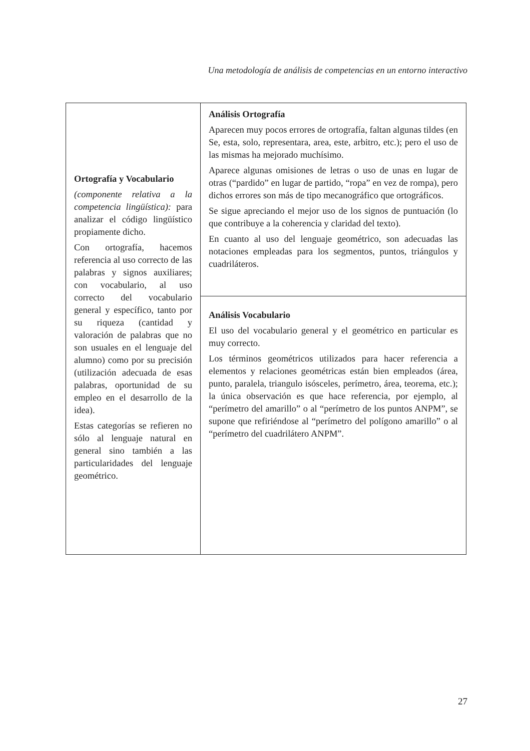Una metodología de análisis de competencias en un entorno interactivo
| Ortografía y Vocabulario (componente relativa a la competencia lingüística): para analizar el código lingüístico propiamente dicho. Con ortografía, hacemos referencia al uso correcto de las palabras y signos auxiliares; con vocabulario, al uso correcto del vocabulario general y específico, tanto por su riqueza (cantidad y valoración de palabras que no son usuales en el lenguaje del alumno) como por su precisión (utilización adecuada de esas palabras, oportunidad de su empleo en el desarrollo de la idea). Estas categorías se refieren no sólo al lenguaje natural en general sino también a las particularidades del lenguaje geométrico. | Análisis Ortografía Aparecen muy pocos errores de ortografía, faltan algunas tildes (en Se, esta, solo, representara, area, este, arbitro, etc.); pero el uso de las mismas ha mejorado muchísimo. Aparece algunas omisiones de letras o uso de unas en lugar de otras (“pardido” en lugar de partido, “ropa” en vez de rompa), pero dichos errores son más de tipo mecanográfico que ortográficos. Se sigue apreciando el mejor uso de los signos de puntuación (lo que contribuye a la coherencia y claridad del texto). En cuanto al uso del lenguaje geométrico, son adecuadas las notaciones empleadas para los segmentos, puntos, triángulos y cuadriláteros. |
| | Análisis Vocabulario El uso del vocabulario general y el geométrico en particular es muy correcto. Los términos geométricos utilizados para hacer referencia a elementos y relaciones geométricas están bien empleados (área, punto, paralela, triangulo isósceles, perímetro, área, teorema, etc.); la única observación es que hace referencia, por ejemplo, al “perímetro del amarillo” o al “perímetro de los puntos ANPM”, se supone que refiriéndose al “perímetro del polígono amarillo” o al “perímetro del cuadrilátero ANPM”. |
27